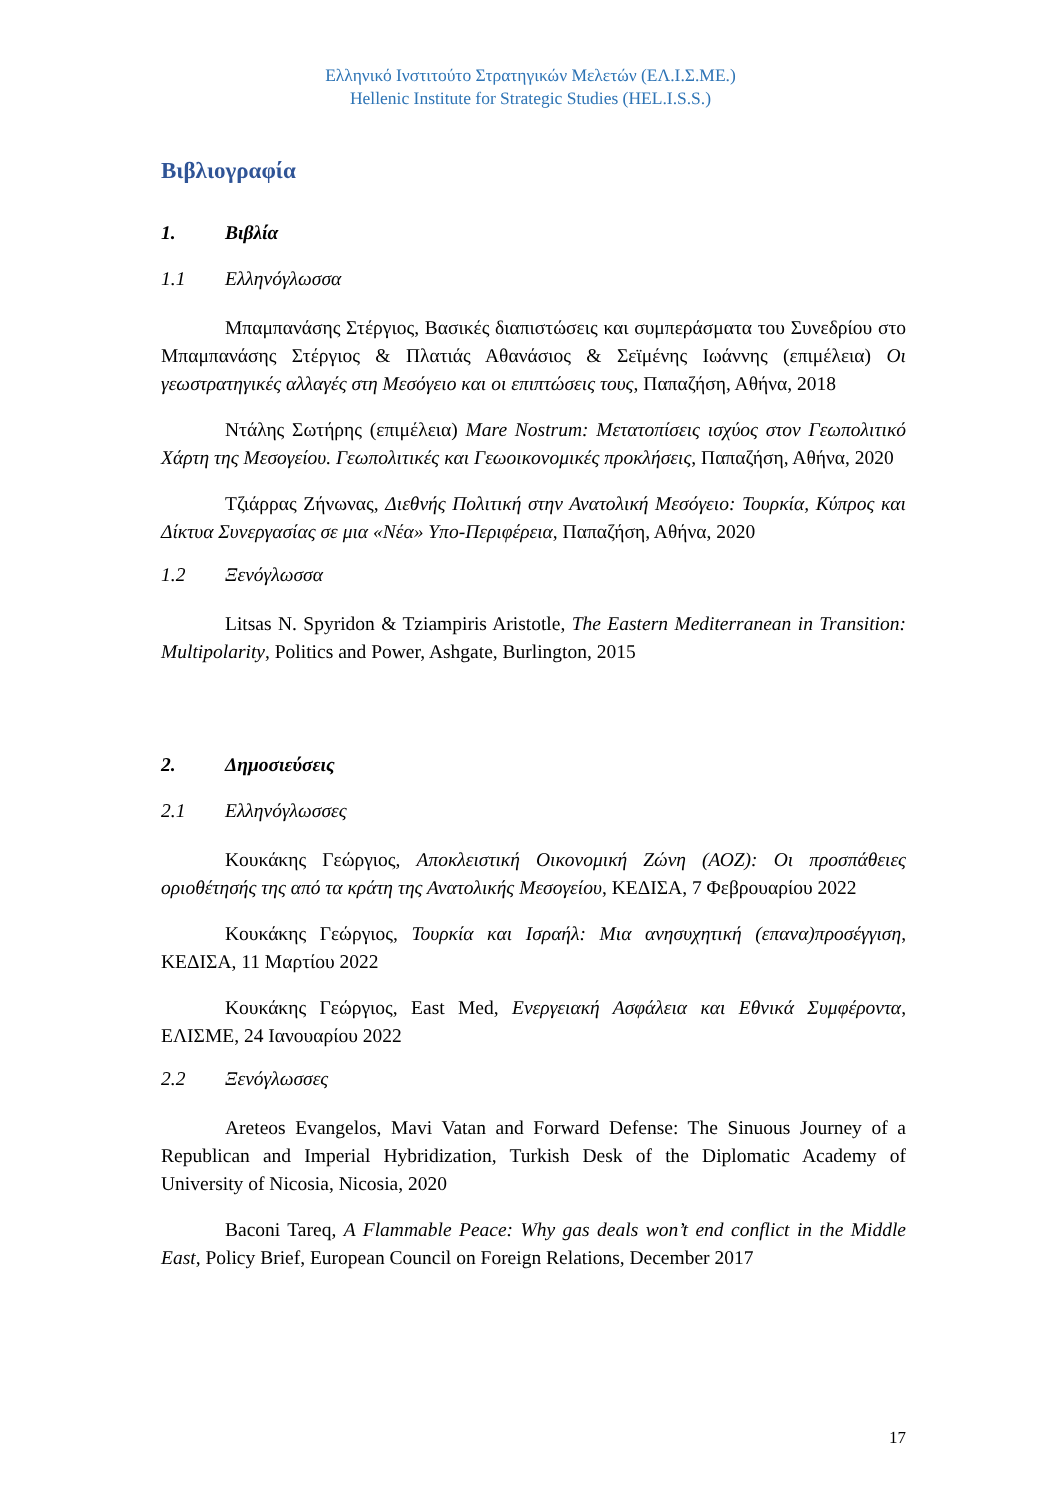Ελληνικό Ινστιτούτο Στρατηγικών Μελετών (ΕΛ.Ι.Σ.ΜΕ.)
Hellenic Institute for Strategic Studies (HEL.I.S.S.)
Βιβλιογραφία
1. Βιβλία
1.1 Ελληνόγλωσσα
Μπαμπανάσης Στέργιος, Βασικές διαπιστώσεις και συμπεράσματα του Συνεδρίου στο Μπαμπανάσης Στέργιος & Πλατιάς Αθανάσιος & Σεϊμένης Ιωάννης (επιμέλεια) Οι γεωστρατηγικές αλλαγές στη Μεσόγειο και οι επιπτώσεις τους, Παπαζήση, Αθήνα, 2018
Ντάλης Σωτήρης (επιμέλεια) Mare Nostrum: Μετατοπίσεις ισχύος στον Γεωπολιτικό Χάρτη της Μεσογείου. Γεωπολιτικές και Γεωοικονομικές προκλήσεις, Παπαζήση, Αθήνα, 2020
Τζιάρρας Ζήνωνας, Διεθνής Πολιτική στην Ανατολική Μεσόγειο: Τουρκία, Κύπρος και Δίκτυα Συνεργασίας σε μια «Νέα» Υπο-Περιφέρεια, Παπαζήση, Αθήνα, 2020
1.2 Ξενόγλωσσα
Litsas N. Spyridon & Tziampiris Aristotle, The Eastern Mediterranean in Transition: Multipolarity, Politics and Power, Ashgate, Burlington, 2015
2. Δημοσιεύσεις
2.1 Ελληνόγλωσσες
Κουκάκης Γεώργιος, Αποκλειστική Οικονομική Ζώνη (ΑΟΖ): Οι προσπάθειες οριοθέτησής της από τα κράτη της Ανατολικής Μεσογείου, ΚΕΔΙΣΑ, 7 Φεβρουαρίου 2022
Κουκάκης Γεώργιος, Τουρκία και Ισραήλ: Μια ανησυχητική (επανα)προσέγγιση, ΚΕΔΙΣΑ, 11 Μαρτίου 2022
Κουκάκης Γεώργιος, East Med, Ενεργειακή Ασφάλεια και Εθνικά Συμφέροντα, ΕΛΙΣΜΕ, 24 Ιανουαρίου 2022
2.2 Ξενόγλωσσες
Areteos Evangelos, Mavi Vatan and Forward Defense: The Sinuous Journey of a Republican and Imperial Hybridization, Turkish Desk of the Diplomatic Academy of University of Nicosia, Nicosia, 2020
Baconi Tareq, A Flammable Peace: Why gas deals won’t end conflict in the Middle East, Policy Brief, European Council on Foreign Relations, December 2017
17